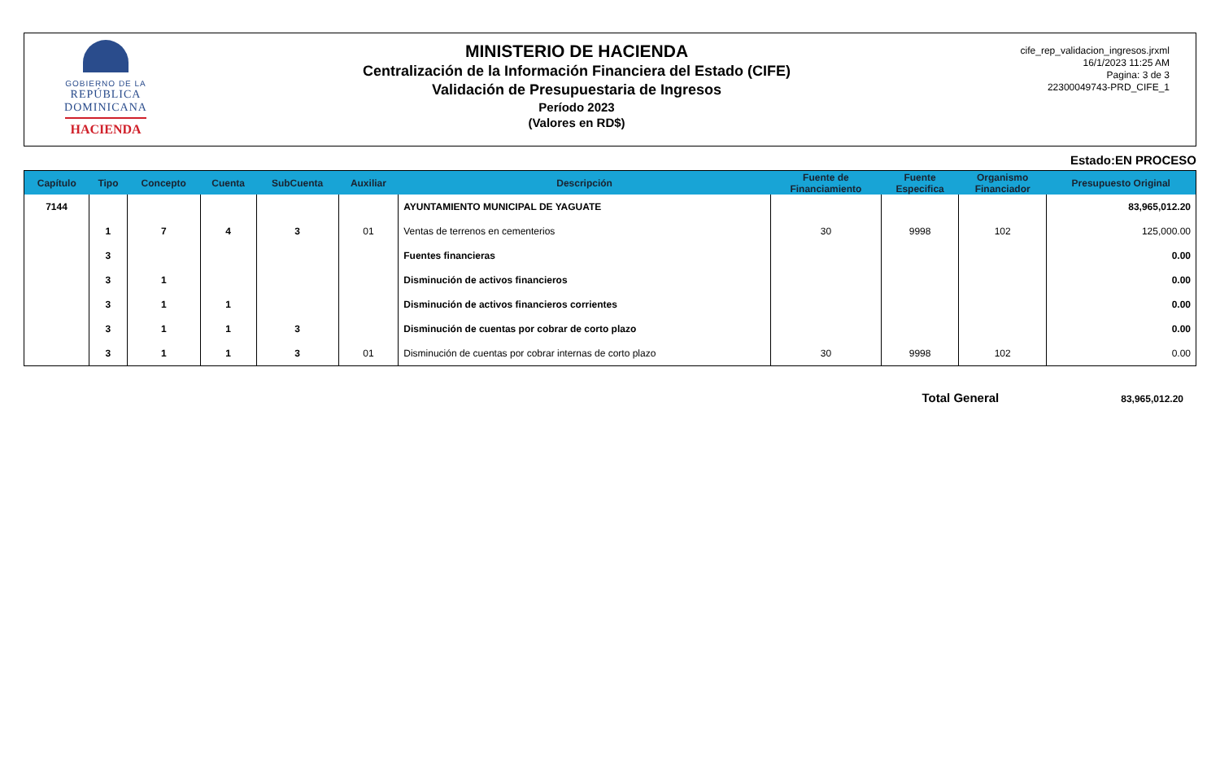GOBIERNO DE LA
REPÚBLICA
DOMINICANA
HACIENDA
MINISTERIO DE HACIENDA
Centralización de la Información Financiera del Estado (CIFE)
Validación de Presupuestaria de Ingresos
Período 2023
(Valores en RD$)
cife_rep_validacion_ingresos.jrxml
16/1/2023 11:25 AM
Pagina: 3 de 3
22300049743-PRD_CIFE_1
Estado:EN PROCESO
| Capítulo | Tipo | Concepto | Cuenta | SubCuenta | Auxiliar | Descripción | Fuente de Financiamiento | Fuente Especifica | Organismo Financiador | Presupuesto Original |
| --- | --- | --- | --- | --- | --- | --- | --- | --- | --- | --- |
| 7144 | | | | | | AYUNTAMIENTO MUNICIPAL DE YAGUATE | | | | 83,965,012.20 |
| | 1 | 7 | 4 | 3 | 01 | Ventas de terrenos en cementerios | 30 | 9998 | 102 | 125,000.00 |
| | 3 | | | | | Fuentes financieras | | | | 0.00 |
| | 3 | 1 | | | | Disminución de activos financieros | | | | 0.00 |
| | 3 | 1 | 1 | | | Disminución de activos financieros corrientes | | | | 0.00 |
| | 3 | 1 | 1 | 3 | | Disminución de cuentas por cobrar de corto plazo | | | | 0.00 |
| | 3 | 1 | 1 | 3 | 01 | Disminución de cuentas por cobrar internas de corto plazo | 30 | 9998 | 102 | 0.00 |
Total General 83,965,012.20